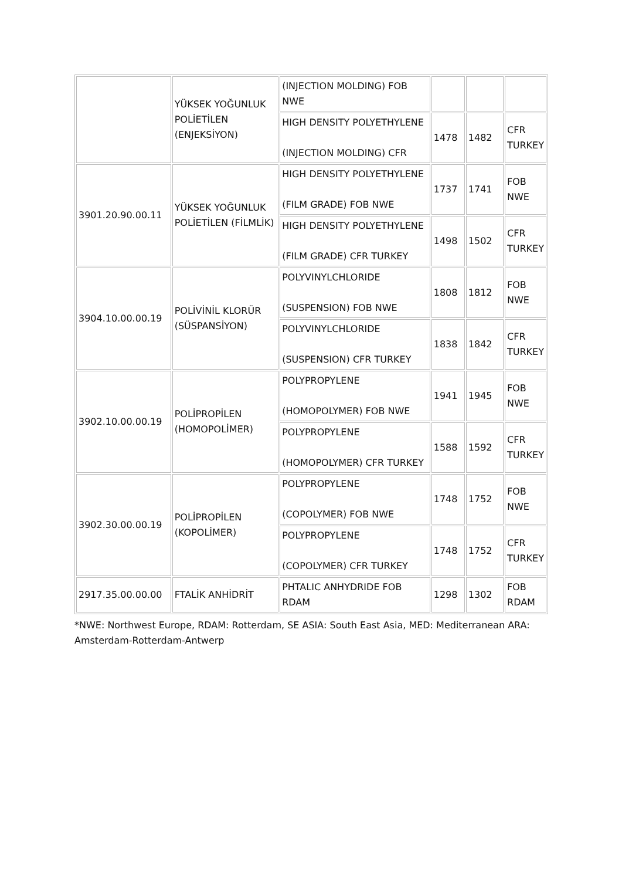| | YÜKSEK YOĞUNLUK POLİETİLEN (ENJEKSİYON) | (INJECTION MOLDING) FOB NWE | | | |
| | | HIGH DENSITY POLYETHYLENE (INJECTION MOLDING) CFR | 1478 | 1482 | CFR TURKEY |
| 3901.20.90.00.11 | YÜKSEK YOĞUNLUK POLİETİLEN (FİLMLİK) | HIGH DENSITY POLYETHYLENE (FILM GRADE) FOB NWE | 1737 | 1741 | FOB NWE |
| | | HIGH DENSITY POLYETHYLENE (FILM GRADE) CFR TURKEY | 1498 | 1502 | CFR TURKEY |
| 3904.10.00.00.19 | POLİVİNİL KLORÜR (SÜSPANSİYON) | POLYVINYLCHLORIDE (SUSPENSION) FOB NWE | 1808 | 1812 | FOB NWE |
| | | POLYVINYLCHLORIDE (SUSPENSION) CFR TURKEY | 1838 | 1842 | CFR TURKEY |
| 3902.10.00.00.19 | POLİPROPİLEN (HOMOPOLİMER) | POLYPROPYLENE (HOMOPOLYMER) FOB NWE | 1941 | 1945 | FOB NWE |
| | | POLYPROPYLENE (HOMOPOLYMER) CFR TURKEY | 1588 | 1592 | CFR TURKEY |
| 3902.30.00.00.19 | POLİPROPİLEN (KOPOLİMER) | POLYPROPYLENE (COPOLYMER) FOB NWE | 1748 | 1752 | FOB NWE |
| | | POLYPROPYLENE (COPOLYMER) CFR TURKEY | 1748 | 1752 | CFR TURKEY |
| 2917.35.00.00.00 | FTALİK ANHİDRİT | PHTALIC ANHYDRIDE FOB RDAM | 1298 | 1302 | FOB RDAM |
*NWE: Northwest Europe, RDAM: Rotterdam, SE ASIA: South East Asia, MED: Mediterranean ARA: Amsterdam-Rotterdam-Antwerp